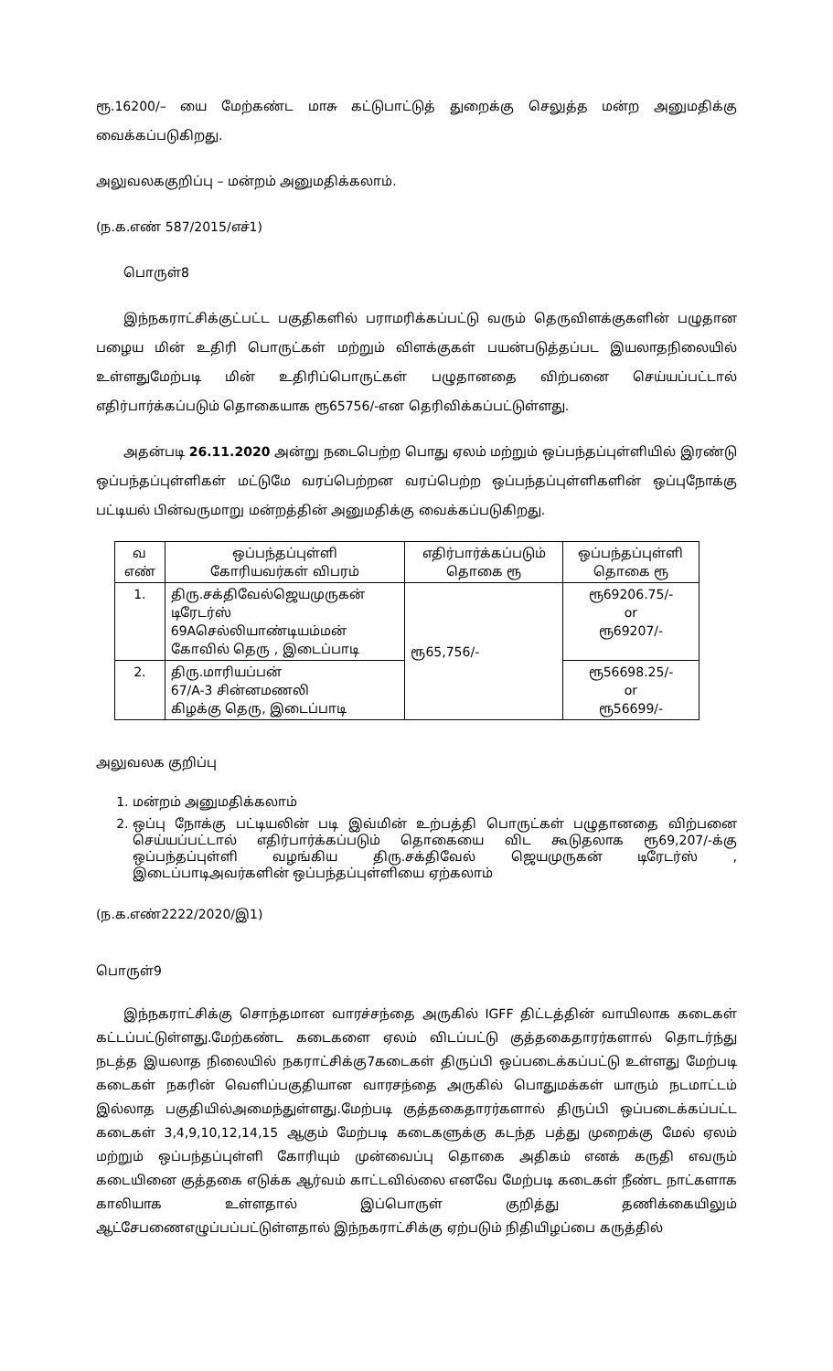ரூ.16200/– யை மேற்கண்ட மாசு கட்டுபாட்டுத் துறைக்கு செலுத்த மன்ற அனுமதிக்கு வைக்கப்படுகிறது.
அலுவலககுறிப்பு – மன்றம் அனுமதிக்கலாம்.
(ந.க.எண் 587/2015/எச்1)
பொருள்8
இந்நகராட்சிக்குட்பட்ட பகுதிகளில் பராமரிக்கப்பட்டு வரும் தெருவிளக்குகளின் பழுதான பழைய மின் உதிரி பொருட்கள் மற்றும் விளக்குகள் பயன்படுத்தப்பட இயலாதநிலையில் உள்ளதுமேற்படி மின் உதிரிப்பொருட்கள் பழுதானதை விற்பனை செய்யப்பட்டால் எதிர்பார்க்கப்படும் தொகையாக ரூ65756/-என தெரிவிக்கப்பட்டுள்ளது.
அதன்படி 26.11.2020 அன்று நடைபெற்ற பொது ஏலம் மற்றும் ஒப்பந்தப்புள்ளியில் இரண்டு ஒப்பந்தப்புள்ளிகள் மட்டுமே வரப்பெற்றன வரப்பெற்ற ஒப்பந்தப்புள்ளிகளின் ஒப்புநோக்கு பட்டியல் பின்வருமாறு மன்றத்தின் அனுமதிக்கு வைக்கப்படுகிறது.
| வ எண் | ஒப்பந்தப்புள்ளி கோரியவர்கள் விபரம் | எதிர்பார்க்கப்படும் தொகை ரூ | ஒப்பந்தப்புள்ளி தொகை ரூ |
| --- | --- | --- | --- |
| 1. | திரு.சக்திவேல்ஜெயமுருகன் டிரேடர்ஸ் 69Aசெல்லியாண்டியம்மன் கோவில் தெரு , இடைப்பாடி | ரூ65,756/- | ரூ69206.75/- or ரூ69207/- |
| 2. | திரு.மாரியப்பன் 67/A-3 சின்னமணலி கிழக்கு தெரு, இடைப்பாடி | | ரூ56698.25/- or ரூ56699/- |
அலுவலக குறிப்பு
1. மன்றம் அனுமதிக்கலாம்
2. ஒப்பு நோக்கு பட்டியலின் படி இவ்மின் உற்பத்தி பொருட்கள் பழுதானதை விற்பனை செய்யப்பட்டால் எதிர்பார்க்கப்படும் தொகையை விட கூடுதலாக ரூ69,207/-க்கு ஒப்பந்தப்புள்ளி வழங்கிய திரு.சக்திவேல் ஜெயமுருகன் டிரேடர்ஸ் , இடைப்பாடிஅவர்களின் ஒப்பந்தப்புள்ளியை ஏற்கலாம்
(ந.க.எண்2222/2020/இ1)
பொருள்9
இந்நகராட்சிக்கு சொந்தமான வாரச்சந்தை அருகில் IGFF திட்டத்தின் வாயிலாக கடைகள் கட்டப்பட்டுள்ளது.மேற்கண்ட கடைகளை ஏலம் விடப்பட்டு குத்தகைதாரர்களால் தொடர்ந்து நடத்த இயலாத நிலையில் நகராட்சிக்கு7கடைகள் திருப்பி ஒப்படைக்கப்பட்டு உள்ளது மேற்படி கடைகள் நகரின் வெளிப்பகுதியான வாரசந்தை அருகில் பொதுமக்கள் யாரும் நடமாட்டம் இல்லாத பகுதியில்அமைந்துள்ளது.மேற்படி குத்தகைதாரர்களால் திருப்பி ஒப்படைக்கப்பட்ட கடைகள் 3,4,9,10,12,14,15 ஆகும் மேற்படி கடைகளுக்கு கடந்த பத்து முறைக்கு மேல் ஏலம் மற்றும் ஒப்பந்தப்புள்ளி கோரியும் முன்வைப்பு தொகை அதிகம் எனக் கருதி எவரும் கடையினை குத்தகை எடுக்க ஆர்வம் காட்டவில்லை எனவே மேற்படி கடைகள் நீண்ட நாட்களாக காலியாக உள்ளதால் இப்பொருள் குறித்து தணிக்கையிலும் ஆட்சேபணைஎழுப்பப்பட்டுள்ளதால் இந்நகராட்சிக்கு ஏற்படும் நிதியிழப்பை கருத்தில்